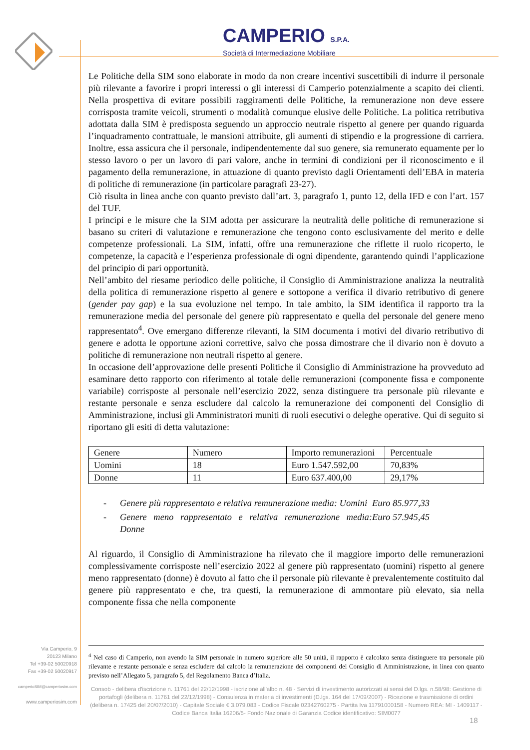CAMPERIO S.P.A.
Società di Intermediazione Mobiliare
Le Politiche della SIM sono elaborate in modo da non creare incentivi suscettibili di indurre il personale più rilevante a favorire i propri interessi o gli interessi di Camperio potenzialmente a scapito dei clienti. Nella prospettiva di evitare possibili raggiramenti delle Politiche, la remunerazione non deve essere corrisposta tramite veicoli, strumenti o modalità comunque elusive delle Politiche. La politica retributiva adottata dalla SIM è predisposta seguendo un approccio neutrale rispetto al genere per quando riguarda l’inquadramento contrattuale, le mansioni attribuite, gli aumenti di stipendio e la progressione di carriera. Inoltre, essa assicura che il personale, indipendentemente dal suo genere, sia remunerato equamente per lo stesso lavoro o per un lavoro di pari valore, anche in termini di condizioni per il riconoscimento e il pagamento della remunerazione, in attuazione di quanto previsto dagli Orientamenti dell’EBA in materia di politiche di remunerazione (in particolare paragrafi 23-27).
Ciò risulta in linea anche con quanto previsto dall’art. 3, paragrafo 1, punto 12, della IFD e con l’art. 157 del TUF.
I principi e le misure che la SIM adotta per assicurare la neutralità delle politiche di remunerazione si basano su criteri di valutazione e remunerazione che tengono conto esclusivamente del merito e delle competenze professionali. La SIM, infatti, offre una remunerazione che riflette il ruolo ricoperto, le competenze, la capacità e l’esperienza professionale di ogni dipendente, garantendo quindi l’applicazione del principio di pari opportunità.
Nell’ambito del riesame periodico delle politiche, il Consiglio di Amministrazione analizza la neutralità della politica di remunerazione rispetto al genere e sottopone a verifica il divario retributivo di genere (gender pay gap) e la sua evoluzione nel tempo. In tale ambito, la SIM identifica il rapporto tra la remunerazione media del personale del genere più rappresentato e quella del personale del genere meno rappresentato<sup>4</sup>. Ove emergano differenze rilevanti, la SIM documenta i motivi del divario retributivo di genere e adotta le opportune azioni correttive, salvo che possa dimostrare che il divario non è dovuto a politiche di remunerazione non neutrali rispetto al genere.
In occasione dell’approvazione delle presenti Politiche il Consiglio di Amministrazione ha provveduto ad esaminare detto rapporto con riferimento al totale delle remunerazioni (componente fissa e componente variabile) corrisposte al personale nell’esercizio 2022, senza distinguere tra personale più rilevante e restante personale e senza escludere dal calcolo la remunerazione dei componenti del Consiglio di Amministrazione, inclusi gli Amministratori muniti di ruoli esecutivi o deleghe operative. Qui di seguito si riportano gli esiti di detta valutazione:
| Genere | Numero | Importo remunerazioni | Percentuale |
| Uomini | 18 | Euro 1.547.592,00 | 70,83% |
| Donne | 11 | Euro 637.400,00 | 29,17% |
- Genere più rappresentato e relativa remunerazione media: Uomini Euro 85.977,33
- Genere meno rappresentato e relativa remunerazione media: Donne Euro 57.945,45
Al riguardo, il Consiglio di Amministrazione ha rilevato che il maggiore importo delle remunerazioni complessivamente corrisposte nell’esercizio 2022 al genere più rappresentato (uomini) rispetto al genere meno rappresentato (donne) è dovuto al fatto che il personale più rilevante è prevalentemente costituito dal genere più rappresentato e che, tra questi, la remunerazione di ammontare più elevato, sia nella componente fissa che nella componente
<sup>4</sup> Nel caso di Camperio, non avendo la SIM personale in numero superiore alle 50 unità, il rapporto è calcolato senza distinguere tra personale più rilevante e restante personale e senza escludere dal calcolo la remunerazione dei componenti del Consiglio di Amministrazione, in linea con quanto previsto nell’Allegato 5, paragrafo 5, del Regolamento Banca d’Italia.
Via Camperio, 9
20123 Milano
Tel +39-02 50020918
Fax +39-02 50020917
camperioSIM@camperiosim.com
www.camperiosim.com
Consob - delibera d'iscrizione n. 11761 del 22/12/1998 - iscrizione all'albo n. 48 - Servizi di investimento autorizzati ai sensi del D.lgs. n.58/98: Gestione di portafogli (delibera n. 11761 del 22/12/1998) - Consulenza in materia di investimenti (D.lgs. 164 del 17/09/2007) - Ricezione e trasmissione di ordini (delibera n. 17425 del 20/07/2010) - Capitale Sociale € 3.079.083 - Codice Fiscale 02342760275 - Partita Iva 11791000158 - Numero REA: MI - 1409117 - Codice Banca Italia 16206/5- Fondo Nazionale di Garanzia Codice identificativo: SIM0077
18